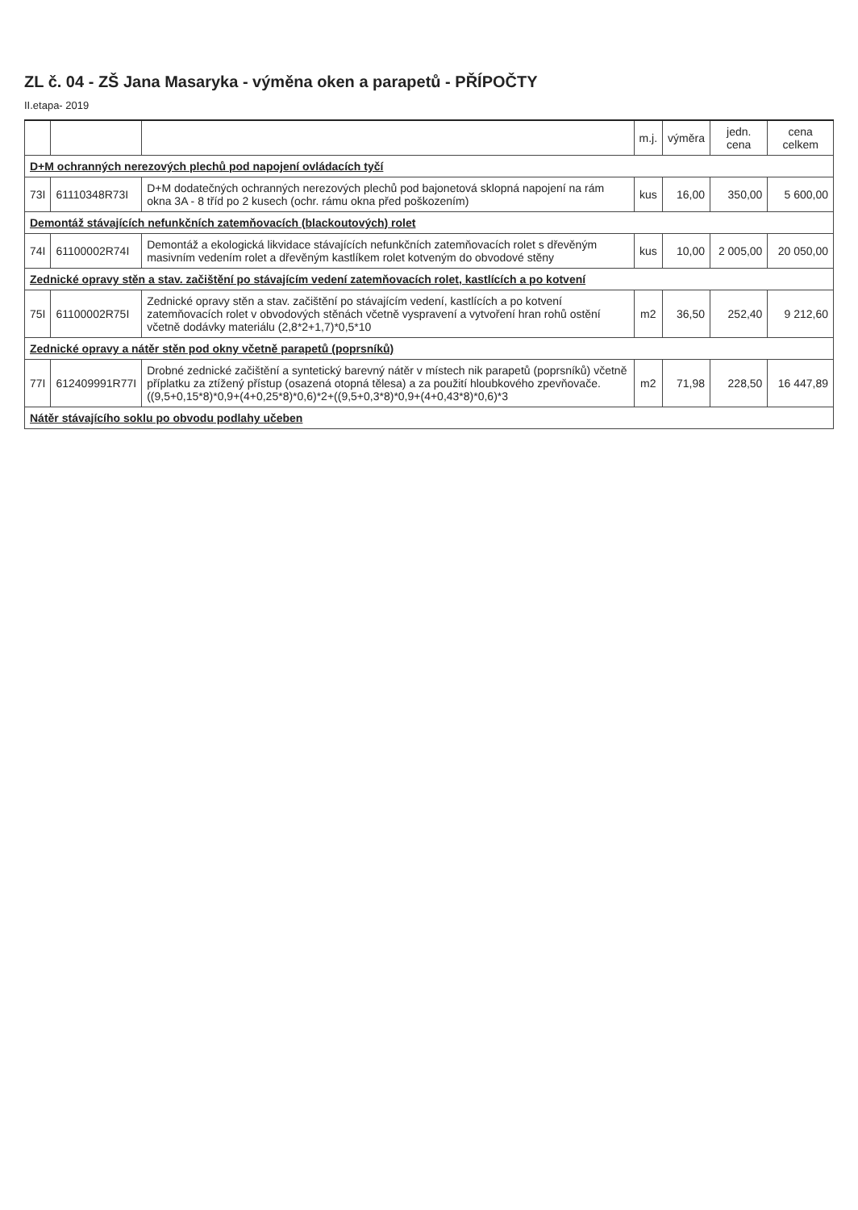ZL č. 04 - ZŠ Jana Masaryka - výměna oken a parapetů - PŘÍPOČTY
II.etapa- 2019
| | | | m.j. | výměra | jedn. cena | cena celkem |
| --- | --- | --- | --- | --- | --- | --- |
| D+M ochranných nerezových plechů pod napojení ovládacích tyčí | | | | | | |
| 73I | 61110348R73I | D+M dodatečných ochranných nerezových plechů pod bajonetová sklopná napojení na rám okna 3A - 8 tříd po 2 kusech (ochr. rámu okna před poškozením) | kus | 16,00 | 350,00 | 5 600,00 |
| Demontáž stávajících nefunkčních zatemňovacích (blackoutových) rolet | | | | | | |
| 74I | 61100002R74I | Demontáž a ekologická likvidace stávajících nefunkčních zatemňovacích rolet s dřevěným masivním vedením rolet a dřevěným kastlíkem rolet kotveným do obvodové stěny | kus | 10,00 | 2 005,00 | 20 050,00 |
| Zednické opravy stěn a stav. začištění po stávajícím vedení zatemňovacích rolet, kastlících a po kotvení | | | | | | |
| 75I | 61100002R75I | Zednické opravy stěn a stav. začištění po stávajícím vedení, kastlících a po kotvení zatemňovacích rolet v obvodových stěnách včetně vyspravení a vytvoření hran rohů ostění včetně dodávky materiálu (2,8*2+1,7)*0,5*10 | m2 | 36,50 | 252,40 | 9 212,60 |
| Zednické opravy a nátěr stěn pod okny včetně parapetů (poprsníků) | | | | | | |
| 77I | 612409991R77I | Drobné zednické začištění a syntetický barevný nátěr v místech nik parapetů (poprsníků) včetně příplatku za ztížený přístup (osazená otopná tělesa) a za použití hloubkového zpevňovače. ((9,5+0,15*8)*0,9+(4+0,25*8)*0,6)*2+((9,5+0,3*8)*0,9+(4+0,43*8)*0,6)*3 | m2 | 71,98 | 228,50 | 16 447,89 |
| Nátěr stávajícího soklu po obvodu podlahy učeben | | | | | | |